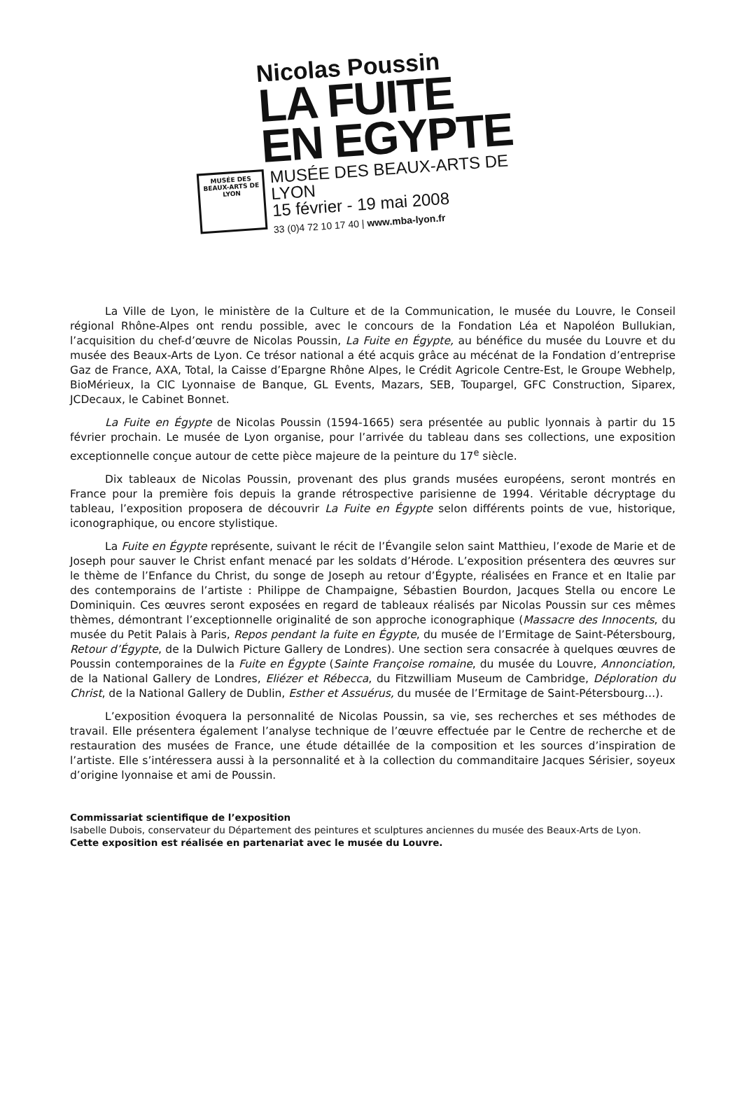Nicolas Poussin
LA FUITE
EN EGYPTE
MUSÉE DES BEAUX-ARTS DE LYON
MUSÉE DES BEAUX-ARTS DE LYON
15 février - 19 mai 2008
33 (0)4 72 10 17 40 | www.mba-lyon.fr
La Ville de Lyon, le ministère de la Culture et de la Communication, le musée du Louvre, le Conseil régional Rhône-Alpes ont rendu possible, avec le concours de la Fondation Léa et Napoléon Bullukian, l’acquisition du chef-d’œuvre de Nicolas Poussin, La Fuite en Égypte, au bénéfice du musée du Louvre et du musée des Beaux-Arts de Lyon. Ce trésor national a été acquis grâce au mécénat de la Fondation d’entreprise Gaz de France, AXA, Total, la Caisse d’Epargne Rhône Alpes, le Crédit Agricole Centre-Est, le Groupe Webhelp, BioMérieux, la CIC Lyonnaise de Banque, GL Events, Mazars, SEB, Toupargel, GFC Construction, Siparex, JCDecaux, le Cabinet Bonnet.
La Fuite en Égypte de Nicolas Poussin (1594-1665) sera présentée au public lyonnais à partir du 15 février prochain. Le musée de Lyon organise, pour l’arrivée du tableau dans ses collections, une exposition exceptionnelle conçue autour de cette pièce majeure de la peinture du 17<sup>e</sup> siècle.
Dix tableaux de Nicolas Poussin, provenant des plus grands musées européens, seront montrés en France pour la première fois depuis la grande rétrospective parisienne de 1994. Véritable décryptage du tableau, l’exposition proposera de découvrir La Fuite en Égypte selon différents points de vue, historique, iconographique, ou encore stylistique.
La Fuite en Égypte représente, suivant le récit de l’Évangile selon saint Matthieu, l’exode de Marie et de Joseph pour sauver le Christ enfant menacé par les soldats d’Hérode. L’exposition présentera des œuvres sur le thème de l’Enfance du Christ, du songe de Joseph au retour d’Égypte, réalisées en France et en Italie par des contemporains de l’artiste : Philippe de Champaigne, Sébastien Bourdon, Jacques Stella ou encore Le Dominiquin. Ces œuvres seront exposées en regard de tableaux réalisés par Nicolas Poussin sur ces mêmes thèmes, démontrant l’exceptionnelle originalité de son approche iconographique (Massacre des Innocents, du musée du Petit Palais à Paris, Repos pendant la fuite en Égypte, du musée de l’Ermitage de Saint-Pétersbourg, Retour d’Égypte, de la Dulwich Picture Gallery de Londres). Une section sera consacrée à quelques œuvres de Poussin contemporaines de la Fuite en Égypte (Sainte Françoise romaine, du musée du Louvre, Annonciation, de la National Gallery de Londres, Eliézer et Rébecca, du Fitzwilliam Museum de Cambridge, Déploration du Christ, de la National Gallery de Dublin, Esther et Assuérus, du musée de l’Ermitage de Saint-Pétersbourg…).
L’exposition évoquera la personnalité de Nicolas Poussin, sa vie, ses recherches et ses méthodes de travail. Elle présentera également l’analyse technique de l’œuvre effectuée par le Centre de recherche et de restauration des musées de France, une étude détaillée de la composition et les sources d’inspiration de l’artiste. Elle s’intéressera aussi à la personnalité et à la collection du commanditaire Jacques Sérisier, soyeux d’origine lyonnaise et ami de Poussin.
Commissariat scientifique de l’exposition
Isabelle Dubois, conservateur du Département des peintures et sculptures anciennes du musée des Beaux-Arts de Lyon.
Cette exposition est réalisée en partenariat avec le musée du Louvre.